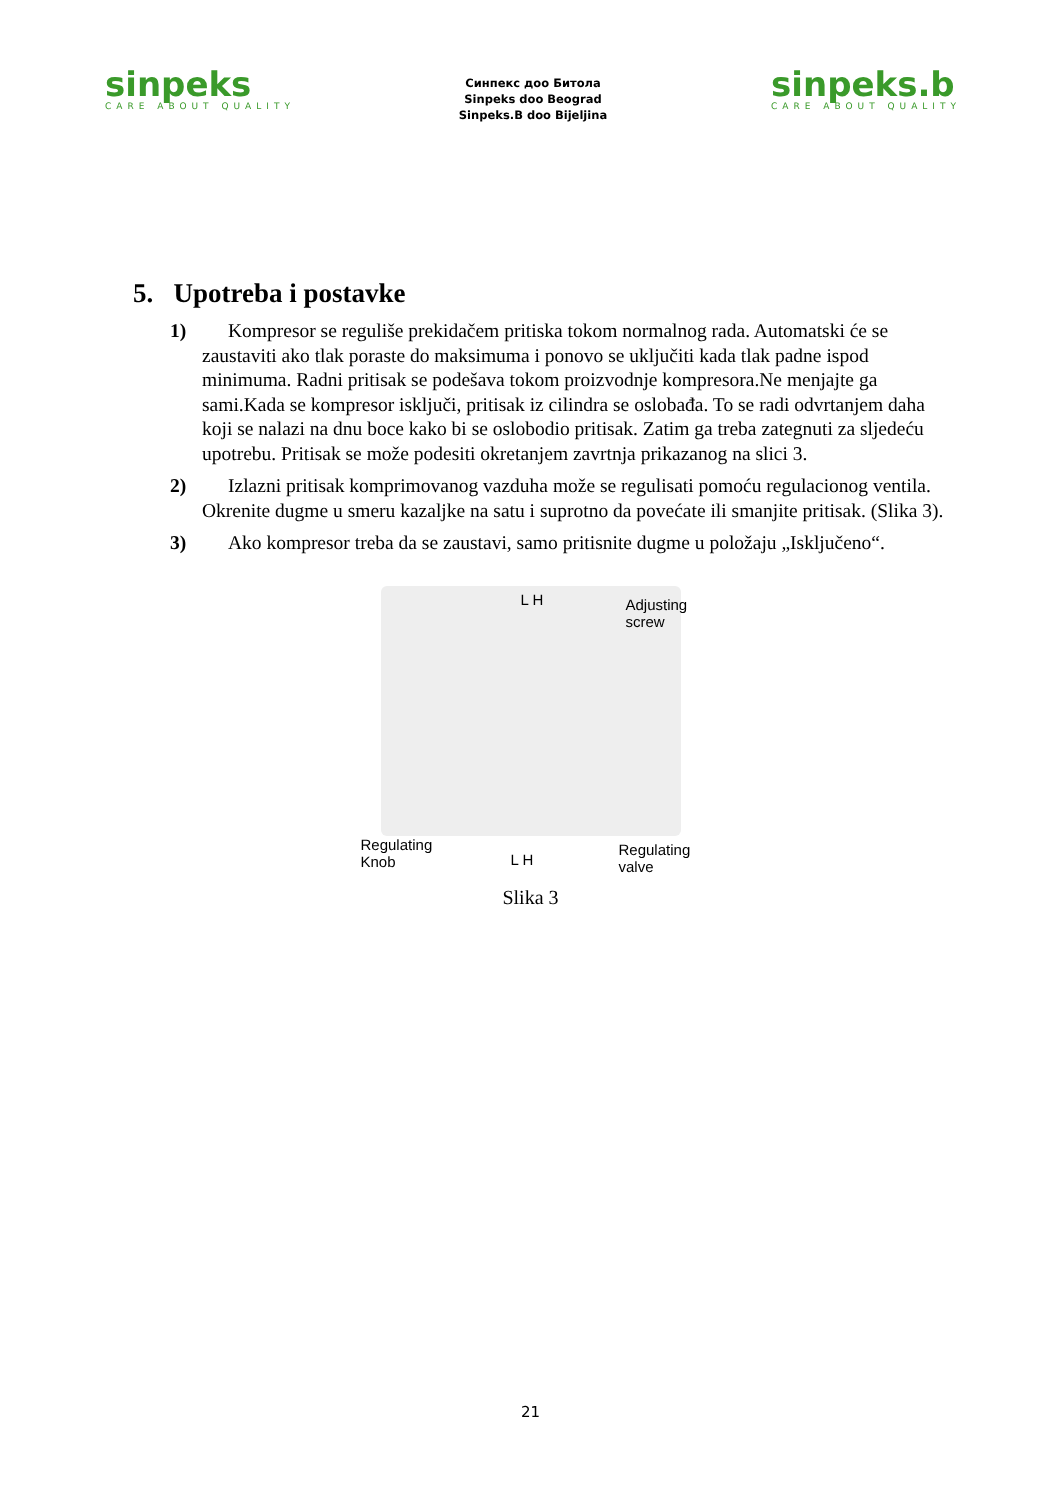sinpeks
CARE ABOUT QUALITY
Синпекс доо Битола
Sinpeks doo Beograd
Sinpeks.B doo Bijeljina
sinpeks.b
CARE ABOUT QUALITY
5. Upotreba i postavke
1) Kompresor se reguliše prekidačem pritiska tokom normalnog rada. Automatski će se zaustaviti ako tlak poraste do maksimuma i ponovo se uključiti kada tlak padne ispod minimuma. Radni pritisak se podešava tokom proizvodnje kompresora.Ne menjajte ga sami.Kada se kompresor isključi, pritisak iz cilindra se oslobađa. To se radi odvrtanjem daha koji se nalazi na dnu boce kako bi se oslobodio pritisak. Zatim ga treba zategnuti za sljedeću upotrebu. Pritisak se može podesiti okretanjem zavrtnja prikazanog na slici 3.
2) Izlazni pritisak komprimovanog vazduha može se regulisati pomoću regulacionog ventila. Okrenite dugme u smeru kazaljke na satu i suprotno da povećate ili smanjite pritisak. (Slika 3).
3) Ako kompresor treba da se zaustavi, samo pritisnite dugme u položaju „Isključeno“.
L H Adjusting
screw
Regulating
Knob L H
Regulating
valve
Slika 3
21